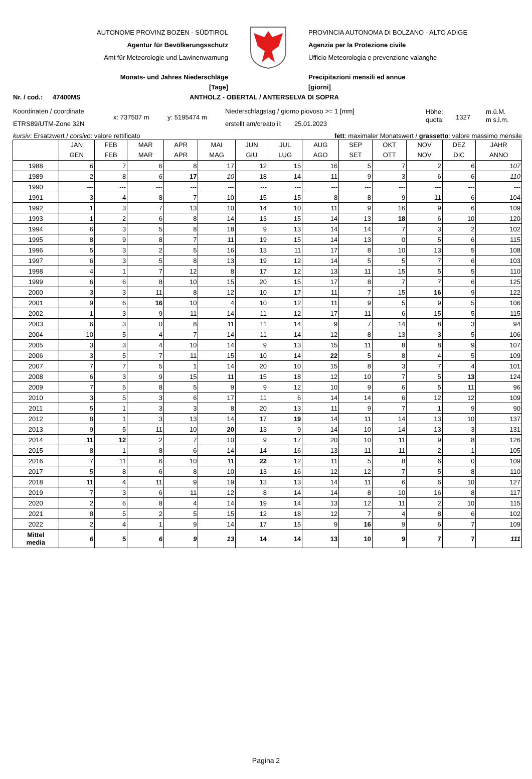AUTONOME PROVINZ BOZEN - SÜDTIROL
Agentur für Bevölkerungsschutz
Amt für Meteorologie und Lawinenwarnung
PROVINCIA AUTONOMA DI BOLZANO - ALTO ADIGE
Agenzia per la Protezione civile
Ufficio Meteorologia e prevenzione valanghe
Monats- und Jahres Niederschläge
[Tage]
Precipitazioni mensili ed annue
[giorni]
Nr. / cod.: 47400MS ANTHOLZ - OBERTAL / ANTERSELVA DI SOPRA
Koordinaten / coordinate
ETRS89/UTM-Zone 32N
x: 737507 m y: 5195474 m
Niederschlagstag / giorno piovoso >= 1 [mm]
erstellt am/creato il: 25.01.2023
Höhe:
quota:
1327
m.ü.M.
m s.l.m.
kursiv: Ersatzwert / corsivo: valore rettificato fett: maximaler Monatswert / grassetto: valore massimo mensile
| | JAN GEN | FEB FEB | MAR MAR | APR APR | MAI MAG | JUN GIU | JUL LUG | AUG AGO | SEP SET | OKT OTT | NOV NOV | DEZ DIC | JAHR ANNO |
| --- | --- | --- | --- | --- | --- | --- | --- | --- | --- | --- | --- | --- | --- |
| 1988 | 6 | 7 | 6 | 8 | 17 | 12 | 15 | 16 | 5 | 7 | 2 | 6 | 107 |
| 1989 | 2 | 8 | 6 | 17 | 10 | 18 | 14 | 11 | 9 | 3 | 6 | 6 | 110 |
| 1990 | --- | --- | --- | --- | --- | --- | --- | --- | --- | --- | --- | --- | --- |
| 1991 | 3 | 4 | 8 | 7 | 10 | 15 | 15 | 8 | 8 | 9 | 11 | 6 | 104 |
| 1992 | 1 | 3 | 7 | 13 | 10 | 14 | 10 | 11 | 9 | 16 | 9 | 6 | 109 |
| 1993 | 1 | 2 | 6 | 8 | 14 | 13 | 15 | 14 | 13 | 18 | 6 | 10 | 120 |
| 1994 | 6 | 3 | 5 | 8 | 18 | 9 | 13 | 14 | 14 | 7 | 3 | 2 | 102 |
| 1995 | 8 | 9 | 8 | 7 | 11 | 19 | 15 | 14 | 13 | 0 | 5 | 6 | 115 |
| 1996 | 5 | 3 | 2 | 5 | 16 | 13 | 11 | 17 | 8 | 10 | 13 | 5 | 108 |
| 1997 | 6 | 3 | 5 | 8 | 13 | 19 | 12 | 14 | 5 | 5 | 7 | 6 | 103 |
| 1998 | 4 | 1 | 7 | 12 | 8 | 17 | 12 | 13 | 11 | 15 | 5 | 5 | 110 |
| 1999 | 6 | 6 | 8 | 10 | 15 | 20 | 15 | 17 | 8 | 7 | 7 | 6 | 125 |
| 2000 | 3 | 3 | 11 | 8 | 12 | 10 | 17 | 11 | 7 | 15 | 16 | 9 | 122 |
| 2001 | 9 | 6 | 16 | 10 | 4 | 10 | 12 | 11 | 9 | 5 | 9 | 5 | 106 |
| 2002 | 1 | 3 | 9 | 11 | 14 | 11 | 12 | 17 | 11 | 6 | 15 | 5 | 115 |
| 2003 | 6 | 3 | 0 | 8 | 11 | 11 | 14 | 9 | 7 | 14 | 8 | 3 | 94 |
| 2004 | 10 | 5 | 4 | 7 | 14 | 11 | 14 | 12 | 8 | 13 | 3 | 5 | 106 |
| 2005 | 3 | 3 | 4 | 10 | 14 | 9 | 13 | 15 | 11 | 8 | 8 | 9 | 107 |
| 2006 | 3 | 5 | 7 | 11 | 15 | 10 | 14 | 22 | 5 | 8 | 4 | 5 | 109 |
| 2007 | 7 | 7 | 5 | 1 | 14 | 20 | 10 | 15 | 8 | 3 | 7 | 4 | 101 |
| 2008 | 6 | 3 | 9 | 15 | 11 | 15 | 18 | 12 | 10 | 7 | 5 | 13 | 124 |
| 2009 | 7 | 5 | 8 | 5 | 9 | 9 | 12 | 10 | 9 | 6 | 5 | 11 | 96 |
| 2010 | 3 | 5 | 3 | 6 | 17 | 11 | 6 | 14 | 14 | 6 | 12 | 12 | 109 |
| 2011 | 5 | 1 | 3 | 3 | 8 | 20 | 13 | 11 | 9 | 7 | 1 | 9 | 90 |
| 2012 | 8 | 1 | 3 | 13 | 14 | 17 | 19 | 14 | 11 | 14 | 13 | 10 | 137 |
| 2013 | 9 | 5 | 11 | 10 | 20 | 13 | 9 | 14 | 10 | 14 | 13 | 3 | 131 |
| 2014 | 11 | 12 | 2 | 7 | 10 | 9 | 17 | 20 | 10 | 11 | 9 | 8 | 126 |
| 2015 | 8 | 1 | 8 | 6 | 14 | 14 | 16 | 13 | 11 | 11 | 2 | 1 | 105 |
| 2016 | 7 | 11 | 6 | 10 | 11 | 22 | 12 | 11 | 5 | 8 | 6 | 0 | 109 |
| 2017 | 5 | 8 | 6 | 8 | 10 | 13 | 16 | 12 | 12 | 7 | 5 | 8 | 110 |
| 2018 | 11 | 4 | 11 | 9 | 19 | 13 | 13 | 14 | 11 | 6 | 6 | 10 | 127 |
| 2019 | 7 | 3 | 6 | 11 | 12 | 8 | 14 | 14 | 8 | 10 | 16 | 8 | 117 |
| 2020 | 2 | 6 | 8 | 4 | 14 | 19 | 14 | 13 | 12 | 11 | 2 | 10 | 115 |
| 2021 | 8 | 5 | 2 | 5 | 15 | 12 | 18 | 12 | 7 | 4 | 8 | 6 | 102 |
| 2022 | 2 | 4 | 1 | 9 | 14 | 17 | 15 | 9 | 16 | 9 | 6 | 7 | 109 |
| Mittel media | 6 | 5 | 6 | 9 | 13 | 14 | 14 | 13 | 10 | 9 | 7 | 7 | 111 |
Pagina 2